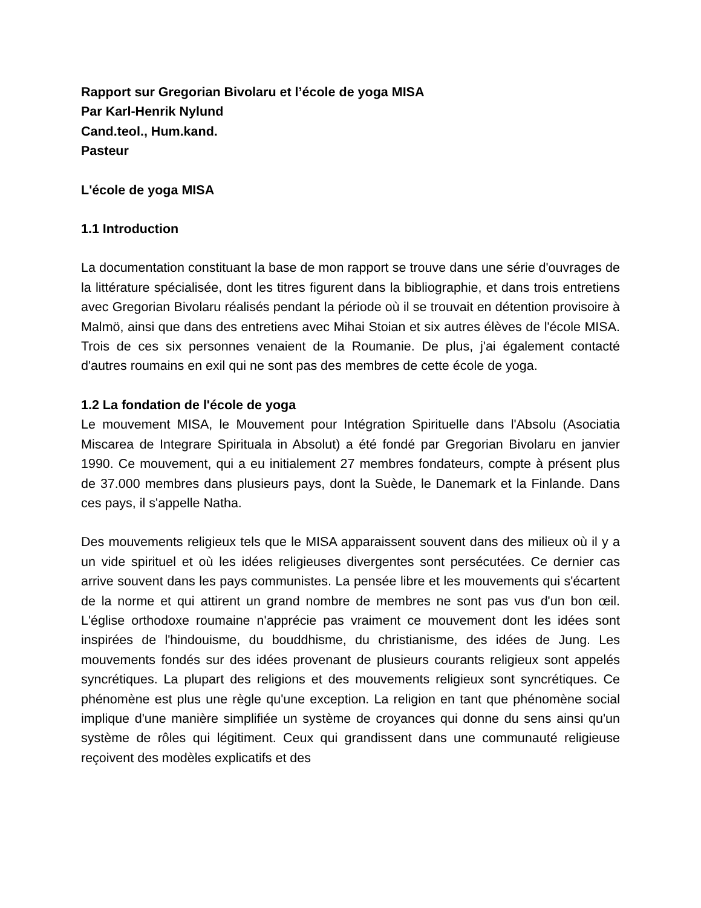Rapport sur Gregorian Bivolaru et l’école de yoga MISA
Par Karl-Henrik Nylund
Cand.teol., Hum.kand.
Pasteur
L'école de yoga MISA
1.1 Introduction
La documentation constituant la base de mon rapport se trouve dans une série d'ouvrages de la littérature spécialisée, dont les titres figurent dans la bibliographie, et dans trois entretiens avec Gregorian Bivolaru réalisés pendant la période où il se trouvait en détention provisoire à Malmö, ainsi que dans des entretiens avec Mihai Stoian et six autres élèves de l'école MISA. Trois de ces six personnes venaient de la Roumanie. De plus, j'ai également contacté d'autres roumains en exil qui ne sont pas des membres de cette école de yoga.
1.2 La fondation de l'école de yoga
Le mouvement MISA, le Mouvement pour Intégration Spirituelle dans l'Absolu (Asociatia Miscarea de Integrare Spirituala in Absolut) a été fondé par Gregorian Bivolaru en janvier 1990. Ce mouvement, qui a eu initialement 27 membres fondateurs, compte à présent plus de 37.000 membres dans plusieurs pays, dont la Suède, le Danemark et la Finlande. Dans ces pays, il s'appelle Natha.
Des mouvements religieux tels que le MISA apparaissent souvent dans des milieux où il y a un vide spirituel et où les idées religieuses divergentes sont persécutées. Ce dernier cas arrive souvent dans les pays communistes. La pensée libre et les mouvements qui s'écartent de la norme et qui attirent un grand nombre de membres ne sont pas vus d'un bon œil. L'église orthodoxe roumaine n'apprécie pas vraiment ce mouvement dont les idées sont inspirées de l'hindouisme, du bouddhisme, du christianisme, des idées de Jung. Les mouvements fondés sur des idées provenant de plusieurs courants religieux sont appelés syncrétiques. La plupart des religions et des mouvements religieux sont syncrétiques. Ce phénomène est plus une règle qu'une exception. La religion en tant que phénomène social implique d'une manière simplifiée un système de croyances qui donne du sens ainsi qu'un système de rôles qui légitiment. Ceux qui grandissent dans une communauté religieuse reçoivent des modèles explicatifs et des